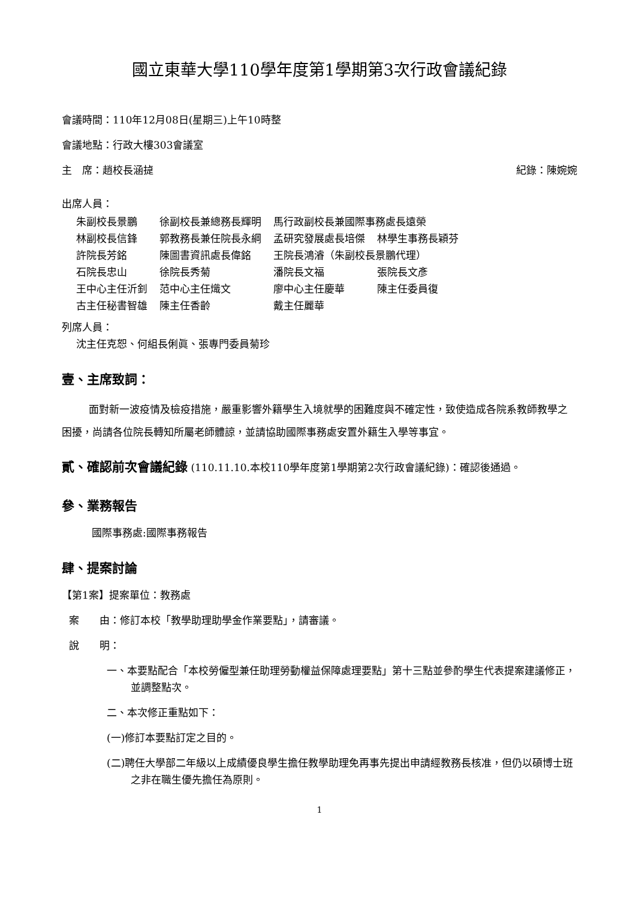國立東華大學110學年度第1學期第3次行政會議紀錄
會議時間：110年12月08日(星期三)上午10時整
會議地點：行政大樓303會議室
主　席：趙校長涵㨗 紀錄：陳婉婉
出席人員：
| 朱副校長景鵬 | 徐副校長兼總務長輝明 | 馬行政副校長兼國際事務處長遠榮 | |
| 林副校長信鋒 | 郭教務長兼任院長永綱 | 孟研究發展處長培傑 | 林學生事務長穎芬 |
| 許院長芳銘 | 陳圖書資訊處長偉銘 | 王院長鴻濬（朱副校長景鵬代理） | |
| 石院長忠山 | 徐院長秀菊 | 潘院長文福 | 張院長文彥 |
| 王中心主任沂釗 | 范中心主任熾文 | 廖中心主任慶華 | 陳主任委員復 |
| 古主任秘書智雄 | 陳主任香齡 | 戴主任麗華 | |
列席人員：
沈主任克恕、何組長俐眞、張專門委員菊珍
壹、主席致詞：
面對新一波疫情及檢疫措施，嚴重影響外籍學生入境就學的困難度與不確定性，致使造成各院系教師教學之困擾，尚請各位院長轉知所屬老師體諒，並請協助國際事務處安置外籍生入學等事宜。
貳、確認前次會議紀錄 (110.11.10.本校110學年度第1學期第2次行政會議紀錄)：確認後通過。
參、業務報告
國際事務處:國際事務報告
肆、提案討論
【第1案】提案單位：教務處
案　　由：修訂本校「教學助理助學金作業要點」，請審議。
說　　明：
一、本要點配合「本校勞僱型兼任助理勞動權益保障處理要點」第十三點並參酌學生代表提案建議修正，並調整點次。
二、本次修正重點如下：
(一)修訂本要點訂定之目的。
(二)聘任大學部二年級以上成績優良學生擔任教學助理免再事先提出申請經教務長核准，但仍以碩博士班之非在職生優先擔任為原則。
1